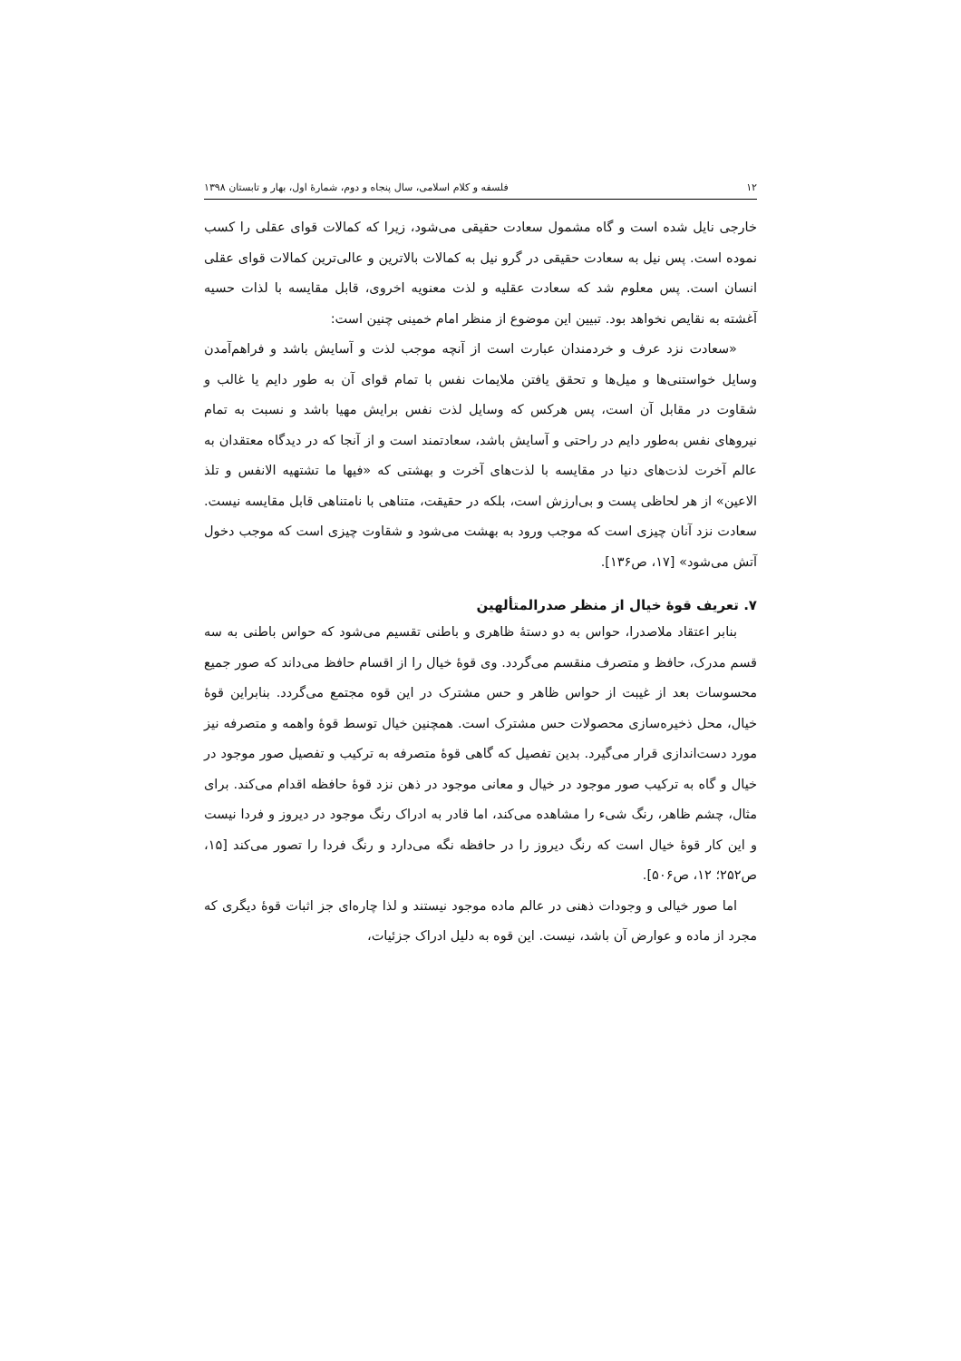۱۲ فلسفه و کلام اسلامی، سال پنجاه و دوم، شمارهٔ اول، بهار و تابستان ۱۳۹۸
خارجی نایل شده است و گاه مشمول سعادت حقیقی می‌شود، زیرا که کمالات قوای عقلی را کسب نموده است. پس نیل به سعادت حقیقی در گرو نیل به کمالات بالاترین و عالی‌ترین کمالات قوای عقلی انسان است. پس معلوم شد که سعادت عقلیه و لذت معنویه اخروی، قابل مقایسه با لذات حسیه آغشته به نقایص نخواهد بود. تبیین این موضوع از منظر امام خمینی چنین است:
«سعادت نزد عرف و خردمندان عبارت است از آنچه موجب لذت و آسایش باشد و فراهم‌آمدن وسایل خواستنی‌ها و میل‌ها و تحقق یافتن ملایمات نفس با تمام قوای آن به طور دایم یا غالب و شقاوت در مقابل آن است، پس هرکس که وسایل لذت نفس برایش مهیا باشد و نسبت به تمام نیروهای نفس به‌طور دایم در راحتی و آسایش باشد، سعادتمند است و از آنجا که در دیدگاه معتقدان به عالم آخرت لذت‌های دنیا در مقایسه با لذت‌های آخرت و بهشتی که «فیها ما تشتهیه الانفس و تلذ الاعین» از هر لحاظی پست و بی‌ارزش است، بلکه در حقیقت، متناهی با نامتناهی قابل مقایسه نیست. سعادت نزد آنان چیزی است که موجب ورود به بهشت می‌شود و شقاوت چیزی است که موجب دخول آتش می‌شود» [۱۷، ص۱۳۶].
۷. تعریف قوهٔ خیال از منظر صدرالمتألهین
بنابر اعتقاد ملاصدرا، حواس به دو دستهٔ ظاهری و باطنی تقسیم می‌شود که حواس باطنی به سه قسم مدرک، حافظ و متصرف منقسم می‌گردد. وی قوهٔ خیال را از اقسام حافظ می‌داند که صور جمیع محسوسات بعد از غیبت از حواس ظاهر و حس مشترک در این قوه مجتمع می‌گردد. بنابراین قوهٔ خیال، محل ذخیره‌سازی محصولات حس مشترک است. همچنین خیال توسط قوهٔ واهمه و متصرفه نیز مورد دست‌اندازی قرار می‌گیرد. بدین تفصیل که گاهی قوهٔ متصرفه به ترکیب و تفصیل صور موجود در خیال و گاه به ترکیب صور موجود در خیال و معانی موجود در ذهن نزد قوهٔ حافظه اقدام می‌کند. برای مثال، چشم ظاهر، رنگ شیء را مشاهده می‌کند، اما قادر به ادراک رنگ موجود در دیروز و فردا نیست و این کار قوهٔ خیال است که رنگ دیروز را در حافظه نگه می‌دارد و رنگ فردا را تصور می‌کند [۱۵، ص۲۵۲؛ ۱۲، ص۵۰۶].
اما صور خیالی و وجودات ذهنی در عالم ماده موجود نیستند و لذا چاره‌ای جز اثبات قوهٔ دیگری که مجرد از ماده و عوارض آن باشد، نیست. این قوه به دلیل ادراک جزئیات،